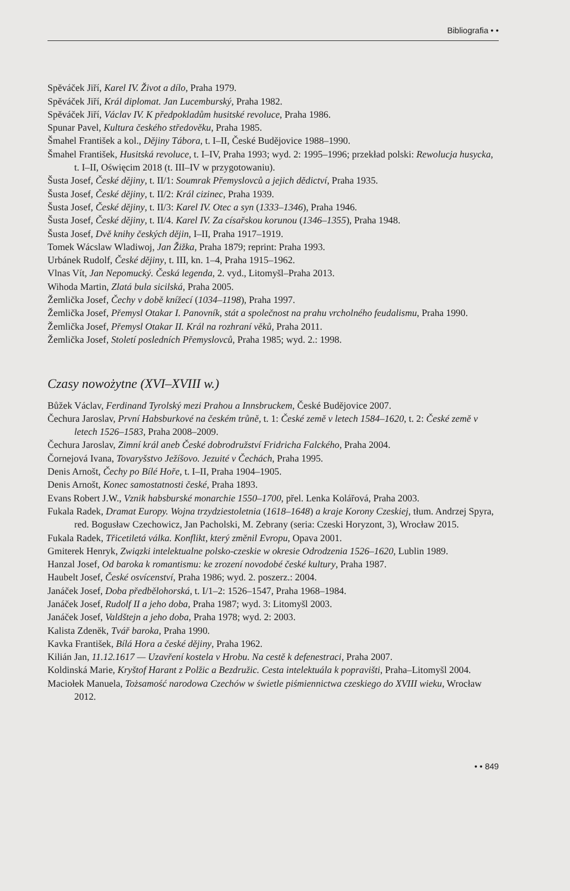Bibliografia • •
Spěváček Jiří, Karel IV. Život a dílo, Praha 1979.
Spěváček Jiří, Král diplomat. Jan Lucemburský, Praha 1982.
Spěváček Jiří, Václav IV. K předpokladům husitské revoluce, Praha 1986.
Spunar Pavel, Kultura českého středověku, Praha 1985.
Šmahel František a kol., Dějiny Tábora, t. I–II, České Budějovice 1988–1990.
Šmahel František, Husitská revoluce, t. I–IV, Praha 1993; wyd. 2: 1995–1996; przekład polski: Rewolucja husycka, t. I–II, Oświęcim 2018 (t. III–IV w przygotowaniu).
Šusta Josef, České dějiny, t. II/1: Soumrak Přemyslovců a jejich dědictví, Praha 1935.
Šusta Josef, České dějiny, t. II/2: Král cizinec, Praha 1939.
Šusta Josef, České dějiny, t. II/3: Karel IV. Otec a syn (1333–1346), Praha 1946.
Šusta Josef, České dějiny, t. II/4. Karel IV. Za císařskou korunou (1346–1355), Praha 1948.
Šusta Josef, Dvě knihy českých dějin, I–II, Praha 1917–1919.
Tomek Wácslaw Wladiwoj, Jan Žižka, Praha 1879; reprint: Praha 1993.
Urbánek Rudolf, České dějiny, t. III, kn. 1–4, Praha 1915–1962.
Vlnas Vít, Jan Nepomucký. Česká legenda, 2. vyd., Litomyšl–Praha 2013.
Wihoda Martin, Zlatá bula sicilská, Praha 2005.
Žemlička Josef, Čechy v době knížecí (1034–1198), Praha 1997.
Žemlička Josef, Přemysl Otakar I. Panovník, stát a společnost na prahu vrcholného feudalismu, Praha 1990.
Žemlička Josef, Přemysl Otakar II. Král na rozhraní věků, Praha 2011.
Žemlička Josef, Století posledních Přemyslovců, Praha 1985; wyd. 2.: 1998.
Czasy nowożytne (XVI–XVIII w.)
Bůžek Václav, Ferdinand Tyrolský mezi Prahou a Innsbruckem, České Budějovice 2007.
Čechura Jaroslav, První Habsburkové na českém trůně, t. 1: České země v letech 1584–1620, t. 2: České země v letech 1526–1583, Praha 2008–2009.
Čechura Jaroslav, Zimní král aneb České dobrodružství Fridricha Falckého, Praha 2004.
Čornejová Ivana, Tovaryšstvo Ježíšovo. Jezuité v Čechách, Praha 1995.
Denis Arnošt, Čechy po Bílé Hoře, t. I–II, Praha 1904–1905.
Denis Arnošt, Konec samostatnosti české, Praha 1893.
Evans Robert J.W., Vznik habsburské monarchie 1550–1700, přel. Lenka Kolářová, Praha 2003.
Fukala Radek, Dramat Europy. Wojna trzydziestoletnia (1618–1648) a kraje Korony Czeskiej, tłum. Andrzej Spyra, red. Bogusław Czechowicz, Jan Pacholski, M. Zebrany (seria: Czeski Horyzont, 3), Wrocław 2015.
Fukala Radek, Třicetiletá válka. Konflikt, který změnil Evropu, Opava 2001.
Gmiterek Henryk, Związki intelektualne polsko-czeskie w okresie Odrodzenia 1526–1620, Lublin 1989.
Hanzal Josef, Od baroka k romantismu: ke zrození novodobé české kultury, Praha 1987.
Haubelt Josef, České osvícenství, Praha 1986; wyd. 2. poszerz.: 2004.
Janáček Josef, Doba předbělohorská, t. I/1–2: 1526–1547, Praha 1968–1984.
Janáček Josef, Rudolf II a jeho doba, Praha 1987; wyd. 3: Litomyšl 2003.
Janáček Josef, Valdštejn a jeho doba, Praha 1978; wyd. 2: 2003.
Kalista Zdeněk, Tvář baroka, Praha 1990.
Kavka František, Bílá Hora a české dějiny, Praha 1962.
Kilián Jan, 11.12.1617 — Uzavření kostela v Hrobu. Na cestě k defenestraci, Praha 2007.
Koldinská Marie, Kryštof Harant z Polžic a Bezdružic. Cesta intelektuála k popravišti, Praha–Litomyšl 2004.
Maciołek Manuela, Tożsamość narodowa Czechów w świetle piśmiennictwa czeskiego do XVIII wieku, Wrocław 2012.
• • 849